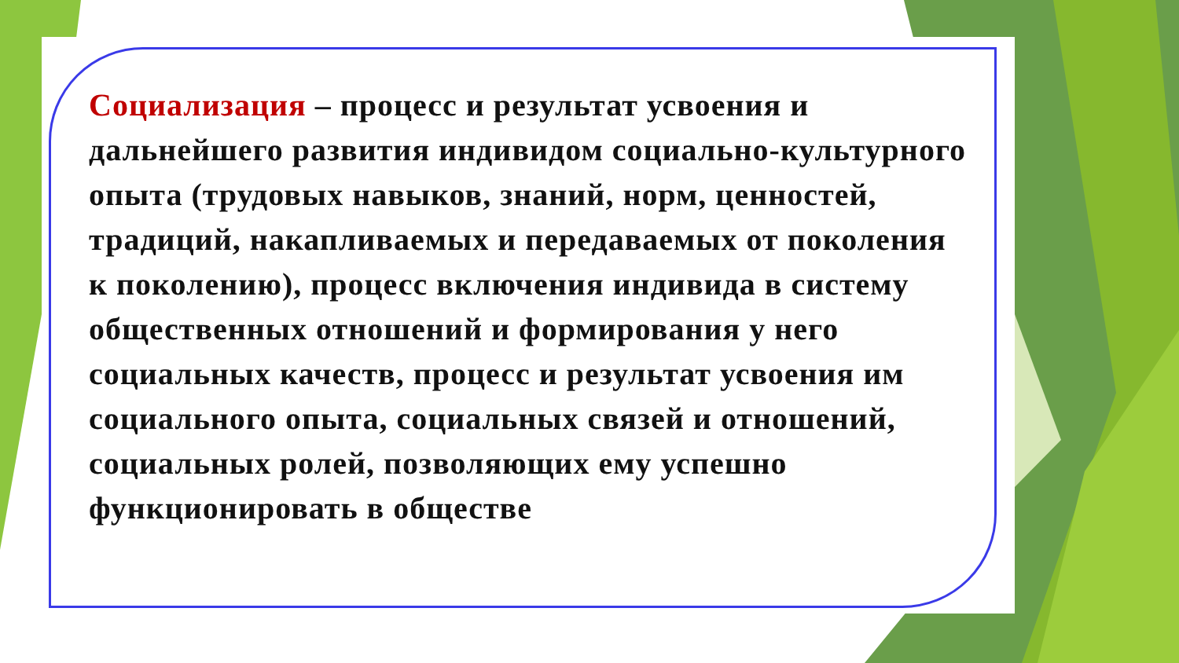Социализация – процесс и результат усвоения и дальнейшего развития индивидом социально-культурного опыта (трудовых навыков, знаний, норм, ценностей, традиций, накапливаемых и передаваемых от поколения к поколению), процесс включения индивида в систему общественных отношений и формирования у него социальных качеств, процесс и результат усвоения им социального опыта, социальных связей и отношений, социальных ролей, позволяющих ему успешно функционировать в обществе